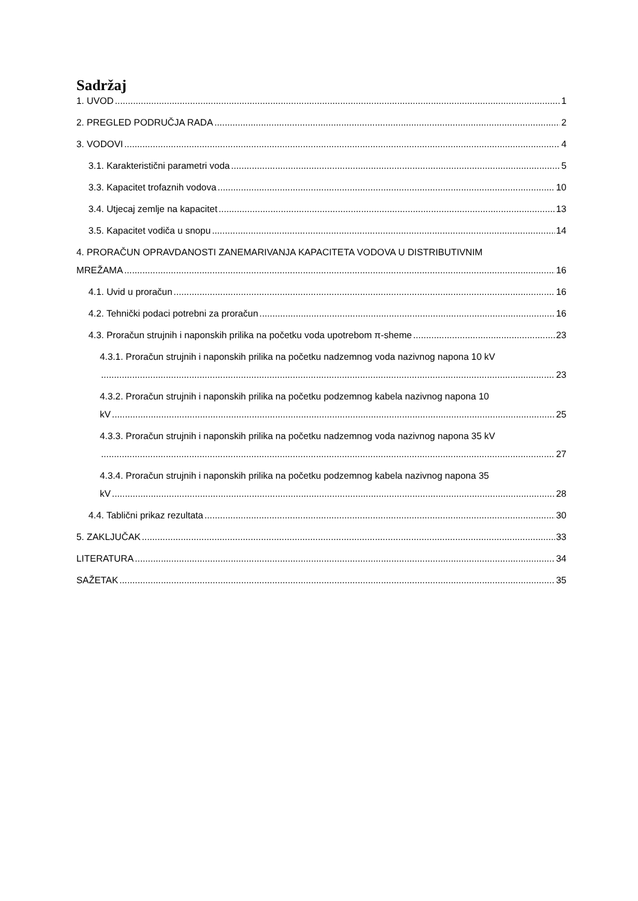Sadržaj
1. UVOD 1
2. PREGLED PODRUČJA RADA 2
3. VODOVI 4
3.1. Karakteristični parametri voda 5
3.3. Kapacitet trofaznih vodova 10
3.4. Utjecaj zemlje na kapacitet 13
3.5. Kapacitet vodiča u snopu 14
4. PRORAČUN OPRAVDANOSTI ZANEMARIVANJA KAPACITETA VODOVA U DISTRIBUTIVNIM
MREŽAMA 16
4.1. Uvid u proračun 16
4.2. Tehnički podaci potrebni za proračun 16
4.3. Proračun strujnih i naponskih prilika na početku voda upotrebom π-sheme 23
4.3.1. Proračun strujnih i naponskih prilika na početku nadzemnog voda nazivnog napona 10 kV
23
4.3.2. Proračun strujnih i naponskih prilika na početku podzemnog kabela nazivnog napona 10
kV 25
4.3.3. Proračun strujnih i naponskih prilika na početku nadzemnog voda nazivnog napona 35 kV
27
4.3.4. Proračun strujnih i naponskih prilika na početku podzemnog kabela nazivnog napona 35
kV 28
4.4. Tablični prikaz rezultata 30
5. ZAKLJUČAK 33
LITERATURA 34
SAŽETAK 35